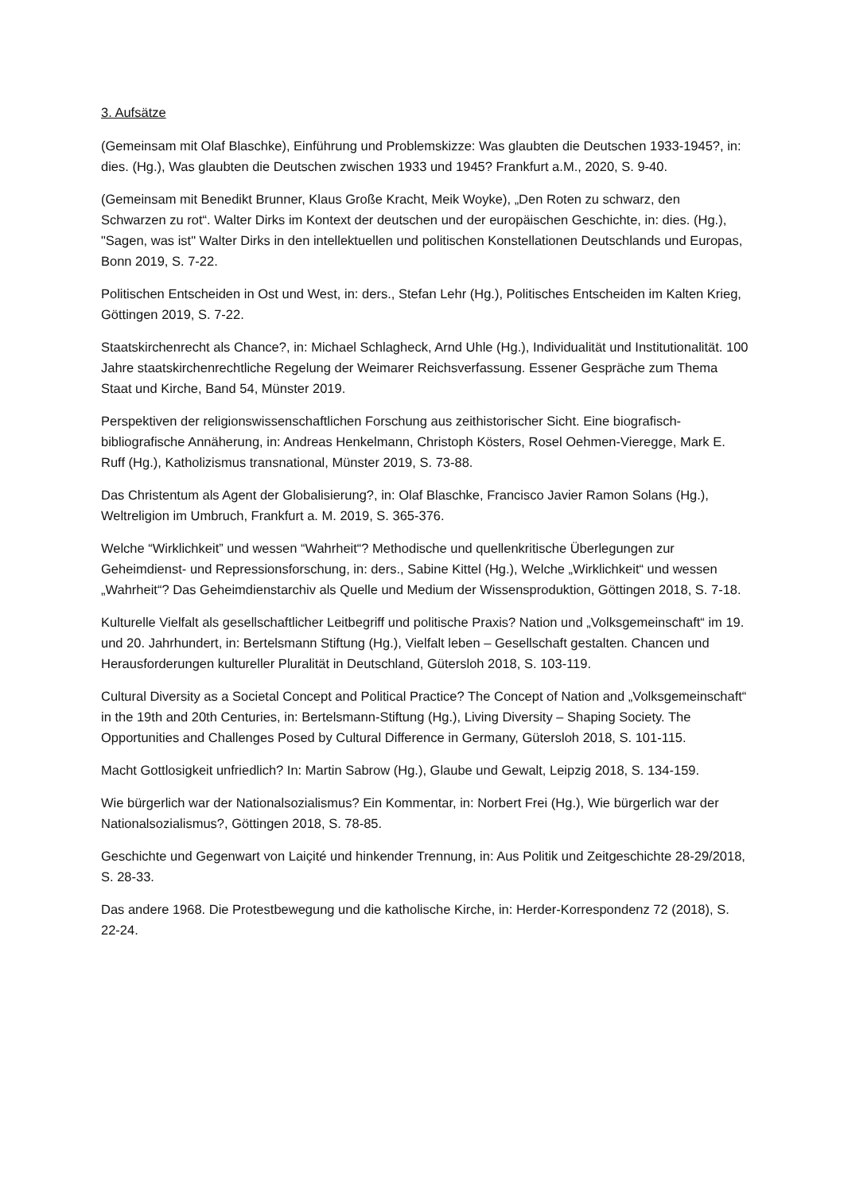3. Aufsätze
(Gemeinsam mit Olaf Blaschke), Einführung und Problemskizze: Was glaubten die Deutschen 1933-1945?, in: dies. (Hg.), Was glaubten die Deutschen zwischen 1933 und 1945? Frankfurt a.M., 2020, S. 9-40.
(Gemeinsam mit Benedikt Brunner, Klaus Große Kracht, Meik Woyke), „Den Roten zu schwarz, den Schwarzen zu rot“. Walter Dirks im Kontext der deutschen und der europäischen Geschichte, in: dies. (Hg.), "Sagen, was ist" Walter Dirks in den intellektuellen und politischen Konstellationen Deutschlands und Europas, Bonn 2019, S. 7-22.
Politischen Entscheiden in Ost und West, in: ders., Stefan Lehr (Hg.), Politisches Entscheiden im Kalten Krieg, Göttingen 2019, S. 7-22.
Staatskirchenrecht als Chance?, in: Michael Schlagheck, Arnd Uhle (Hg.), Individualität und Institutionalität. 100 Jahre staatskirchenrechtliche Regelung der Weimarer Reichsverfassung. Essener Gespräche zum Thema Staat und Kirche, Band 54, Münster 2019.
Perspektiven der religionswissenschaftlichen Forschung aus zeithistorischer Sicht. Eine biografisch-bibliografische Annäherung, in: Andreas Henkelmann, Christoph Kösters, Rosel Oehmen-Vieregge, Mark E. Ruff (Hg.), Katholizismus transnational, Münster 2019, S. 73-88.
Das Christentum als Agent der Globalisierung?, in: Olaf Blaschke, Francisco Javier Ramon Solans (Hg.), Weltreligion im Umbruch, Frankfurt a. M. 2019, S. 365-376.
Welche “Wirklichkeit” und wessen “Wahrheit“? Methodische und quellenkritische Überlegungen zur Geheimdienst- und Repressionsforschung, in: ders., Sabine Kittel (Hg.), Welche „Wirklichkeit“ und wessen „Wahrheit“? Das Geheimdienstarchiv als Quelle und Medium der Wissensproduktion, Göttingen 2018, S. 7-18.
Kulturelle Vielfalt als gesellschaftlicher Leitbegriff und politische Praxis? Nation und „Volksgemeinschaft“ im 19. und 20. Jahrhundert, in: Bertelsmann Stiftung (Hg.), Vielfalt leben – Gesellschaft gestalten. Chancen und Herausforderungen kultureller Pluralität in Deutschland, Gütersloh 2018, S. 103-119.
Cultural Diversity as a Societal Concept and Political Practice? The Concept of Nation and „Volksgemeinschaft“ in the 19th and 20th Centuries, in: Bertelsmann-Stiftung (Hg.), Living Diversity – Shaping Society. The Opportunities and Challenges Posed by Cultural Difference in Germany, Gütersloh 2018, S. 101-115.
Macht Gottlosigkeit unfriedlich? In: Martin Sabrow (Hg.), Glaube und Gewalt, Leipzig 2018, S. 134-159.
Wie bürgerlich war der Nationalsozialismus? Ein Kommentar, in: Norbert Frei (Hg.), Wie bürgerlich war der Nationalsozialismus?, Göttingen 2018, S. 78-85.
Geschichte und Gegenwart von Laiçité und hinkender Trennung, in: Aus Politik und Zeitgeschichte 28-29/2018, S. 28-33.
Das andere 1968. Die Protestbewegung und die katholische Kirche, in: Herder-Korrespondenz 72 (2018), S. 22-24.